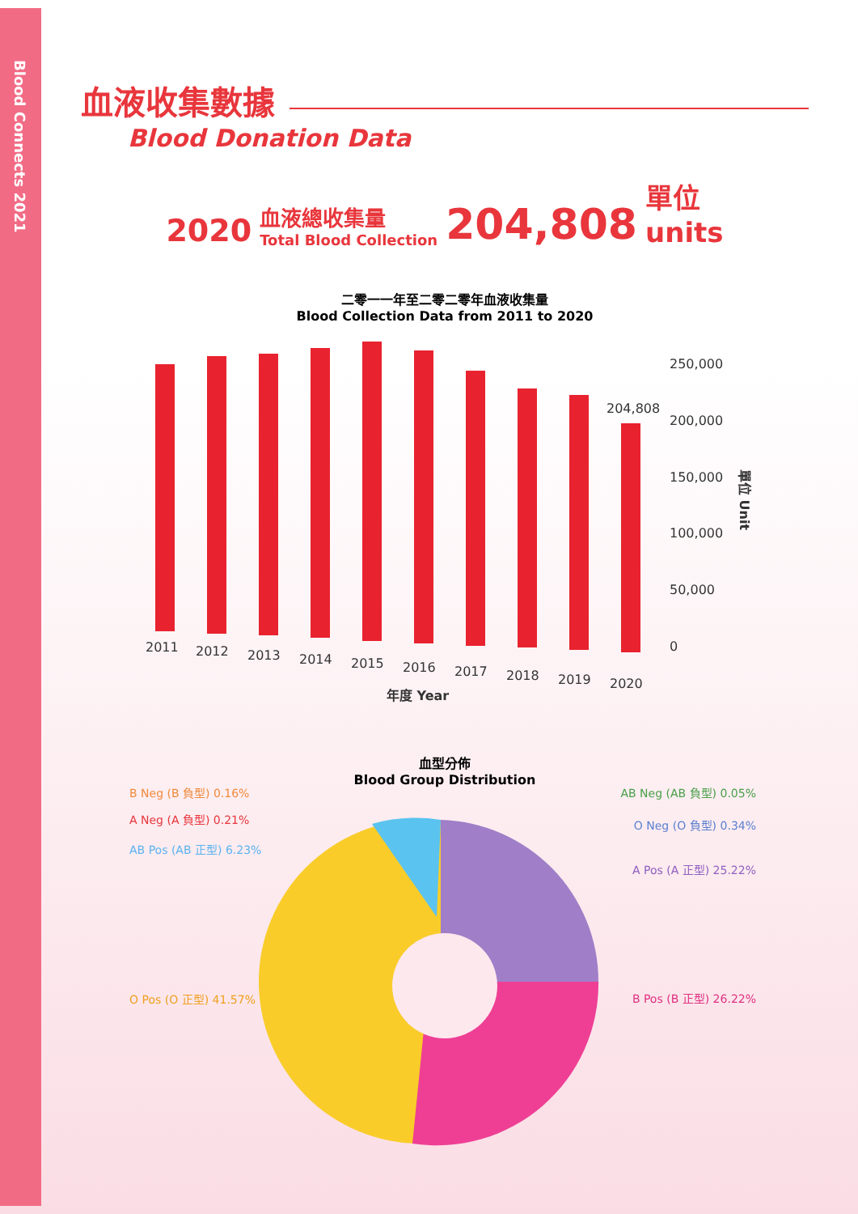Blood Connects 2021
血液收集數據
Blood Donation Data
2020 血液總收集量
Total Blood Collection 204,808 單位
units
二零一一年至二零二零年血液收集量
Blood Collection Data from 2011 to 2020
250,000
200,000
150,000
100,000
50,000
0
204,808
2011
2012
2013
2014
2015
2016
2017
2018
2019
2020
年度 Year
單位 Unit
血型分佈
Blood Group Distribution
B Neg (B 負型) 0.16%
A Neg (A 負型) 0.21%
AB Pos (AB 正型) 6.23%
O Pos (O 正型) 41.57%
AB Neg (AB 負型) 0.05%
O Neg (O 負型) 0.34%
A Pos (A 正型) 25.22%
B Pos (B 正型) 26.22%